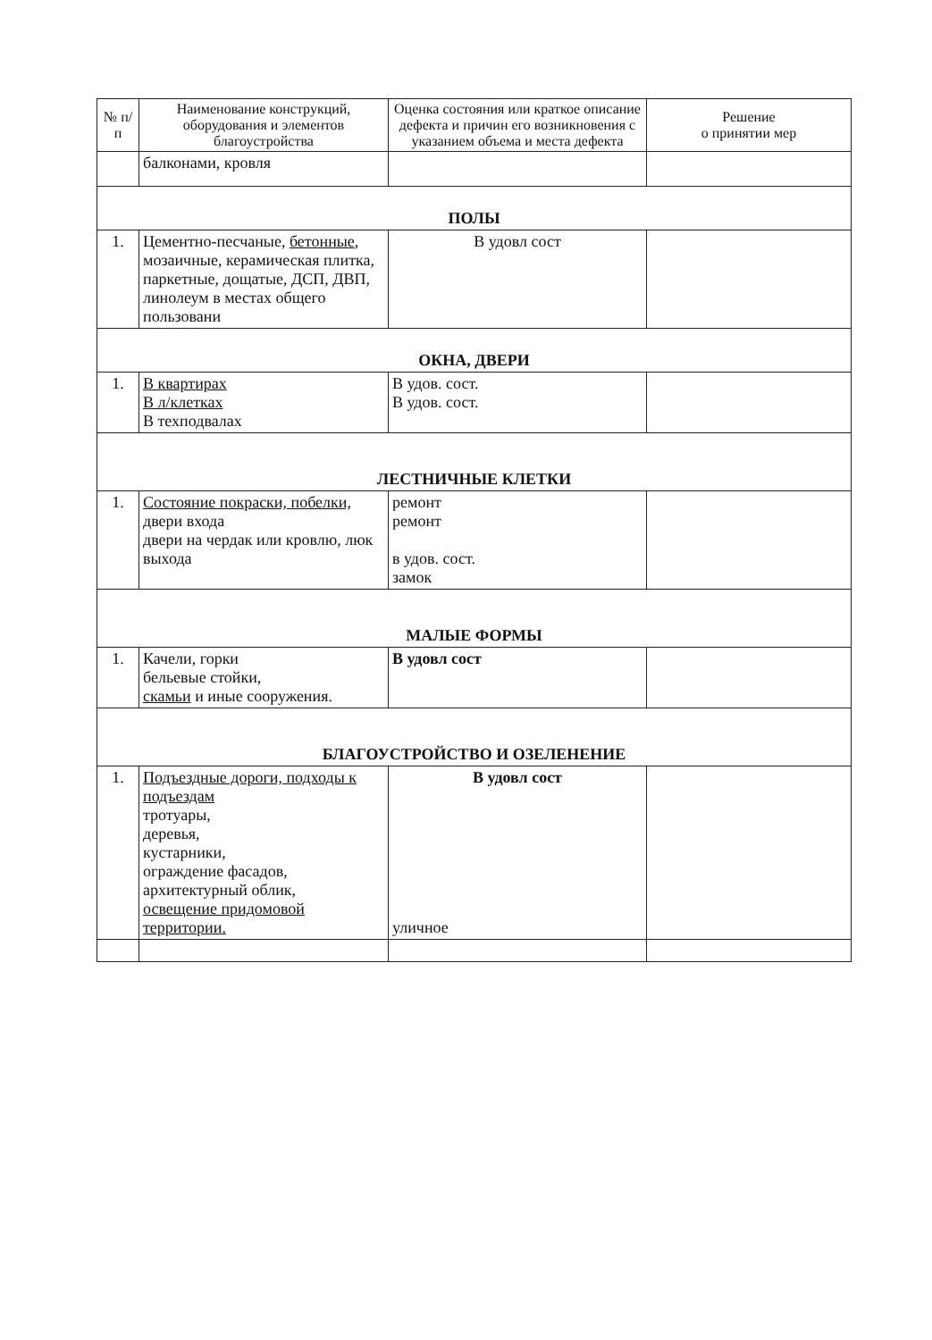| № п/п | Наименование конструкций, оборудования и элементов благоустройства | Оценка состояния или краткое описание дефекта и причин его возникновения с указанием объема и места дефекта | Решение о принятии мер |
| --- | --- | --- | --- |
| | балконами, кровля | | |
| ПОЛЫ | | | |
| 1. | Цементно-песчаные, бетонные , мозаичные, керамическая плитка, паркетные, дощатые, ДСП, ДВП, линолеум в местах общего пользовани | В удовл сост | |
| ОКНА, ДВЕРИ | | | |
| 1. | В квартирах В л/клетках В техподвалах | В удов. сост. В удов. сост. | |
| ЛЕСТНИЧНЫЕ КЛЕТКИ | | | |
| 1. | Состояние покраски, побелки, двери входа двери на чердак или кровлю, люк выхода | ремонт ремонт в удов. сост. замок | |
| МАЛЫЕ ФОРМЫ | | | |
| 1. | Качели, горки бельевые стойки, скамьи и иные сооружения. | В удовл сост | |
| БЛАГОУСТРОЙСТВО И ОЗЕЛЕНЕНИЕ | | | |
| 1. | Подъездные дороги, подходы к подъездам тротуары, деревья, кустарники, ограждение фасадов, архитектурный облик, освещение придомовой территории. | В удовл сост уличное | |